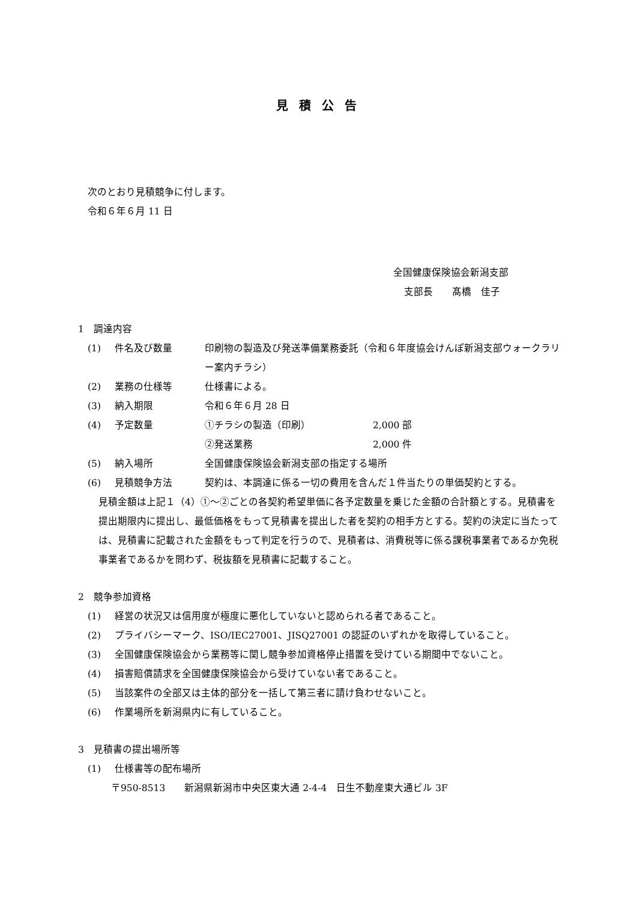見積公告
次のとおり見積競争に付します。
令和６年６月 11 日
全国健康保険協会新潟支部
支部長　　髙橋　佳子
1　調達内容
(1) 件名及び数量 印刷物の製造及び発送準備業務委託（令和６年度協会けんぽ新潟支部ウォークラリー案内チラシ）
(2) 業務の仕様等 仕様書による。
(3) 納入期限 令和６年６月 28 日
(4) 予定数量 ①チラシの製造（印刷） 2,000 部
②発送業務 2,000 件
(5) 納入場所 全国健康保険協会新潟支部の指定する場所
(6) 見積競争方法 契約は、本調達に係る一切の費用を含んだ１件当たりの単価契約とする。
見積金額は上記１（4）①～②ごとの各契約希望単価に各予定数量を乗じた金額の合計額とする。見積書を提出期限内に提出し、最低価格をもって見積書を提出した者を契約の相手方とする。契約の決定に当たっては、見積書に記載された金額をもって判定を行うので、見積者は、消費税等に係る課税事業者であるか免税事業者であるかを問わず、税抜額を見積書に記載すること。
2　競争参加資格
(1) 経営の状況又は信用度が極度に悪化していないと認められる者であること。
(2) プライバシーマーク、ISO/IEC27001、JISQ27001 の認証のいずれかを取得していること。
(3) 全国健康保険協会から業務等に関し競争参加資格停止措置を受けている期間中でないこと。
(4) 損害賠償請求を全国健康保険協会から受けていない者であること。
(5) 当該案件の全部又は主体的部分を一括して第三者に請け負わせないこと。
(6) 作業場所を新潟県内に有していること。
3　見積書の提出場所等
(1) 仕様書等の配布場所
〒950-8513　　新潟県新潟市中央区東大通 2-4-4　日生不動産東大通ビル 3F